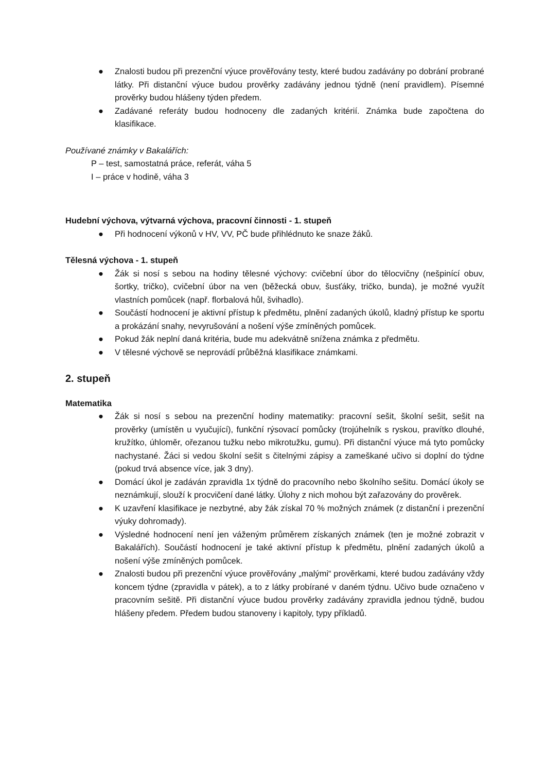● Znalosti budou při prezenční výuce prověřovány testy, které budou zadávány po dobrání probrané látky. Při distanční výuce budou prověrky zadávány jednou týdně (není pravidlem). Písemné prověrky budou hlášeny týden předem.
● Zadávané referáty budou hodnoceny dle zadaných kritérií. Známka bude započtena do klasifikace.
Používané známky v Bakalářích:
P – test, samostatná práce, referát, váha 5
I – práce v hodině, váha 3
Hudební výchova, výtvarná výchova, pracovní činnosti - 1. stupeň
● Při hodnocení výkonů v HV, VV, PČ bude přihlédnuto ke snaze žáků.
Tělesná výchova - 1. stupeň
● Žák si nosí s sebou na hodiny tělesné výchovy: cvičební úbor do tělocvičny (nešpinící obuv, šortky, tričko), cvičební úbor na ven (běžecká obuv, šusťáky, tričko, bunda), je možné využít vlastních pomůcek (např. florbalová hůl, švihadlo).
● Součástí hodnocení je aktivní přístup k předmětu, plnění zadaných úkolů, kladný přístup ke sportu a prokázání snahy, nevyrušování a nošení výše zmíněných pomůcek.
● Pokud žák neplní daná kritéria, bude mu adekvátně snížena známka z předmětu.
● V tělesné výchově se neprovádí průběžná klasifikace známkami.
2. stupeň
Matematika
● Žák si nosí s sebou na prezenční hodiny matematiky: pracovní sešit, školní sešit, sešit na prověrky (umístěn u vyučující), funkční rýsovací pomůcky (trojúhelník s ryskou, pravítko dlouhé, kružítko, úhloměr, ořezanou tužku nebo mikrotužku, gumu). Při distanční výuce má tyto pomůcky nachystané. Žáci si vedou školní sešit s čitelnými zápisy a zameškané učivo si doplní do týdne (pokud trvá absence více, jak 3 dny).
● Domácí úkol je zadáván zpravidla 1x týdně do pracovního nebo školního sešitu. Domácí úkoly se neznámkují, slouží k procvičení dané látky. Úlohy z nich mohou být zařazovány do prověrek.
● K uzavření klasifikace je nezbytné, aby žák získal 70 % možných známek (z distanční i prezenční výuky dohromady).
● Výsledné hodnocení není jen váženým průměrem získaných známek (ten je možné zobrazit v Bakalářích). Součástí hodnocení je také aktivní přístup k předmětu, plnění zadaných úkolů a nošení výše zmíněných pomůcek.
● Znalosti budou při prezenční výuce prověřovány „malými“ prověrkami, které budou zadávány vždy koncem týdne (zpravidla v pátek), a to z látky probírané v daném týdnu. Učivo bude označeno v pracovním sešitě. Při distanční výuce budou prověrky zadávány zpravidla jednou týdně, budou hlášeny předem. Předem budou stanoveny i kapitoly, typy příkladů.